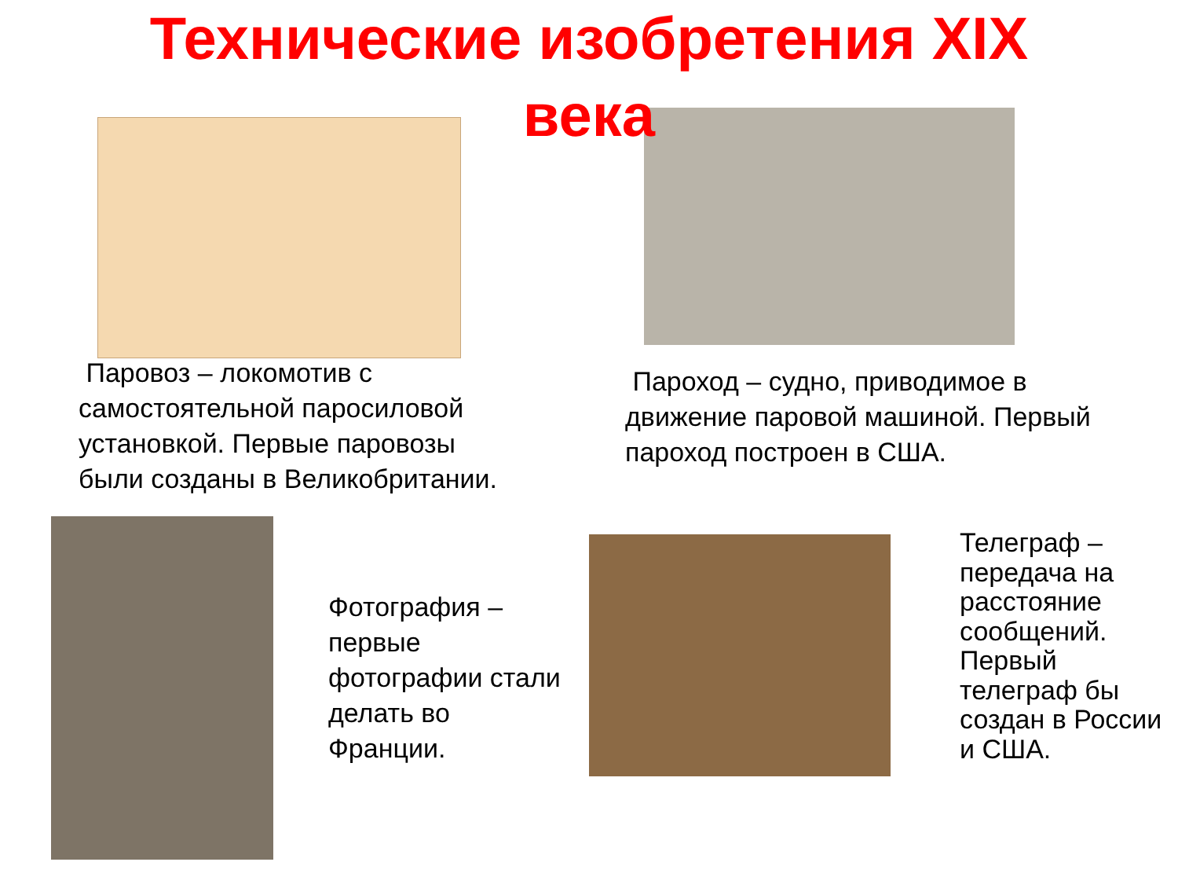Технические изобретения XIX века
Паровоз – локомотив с самостоятельной паросиловой установкой. Первые паровозы были созданы в Великобритании.
Пароход – судно, приводимое в движение паровой машиной. Первый пароход построен в США.
Фотография – первые фотографии стали делать во Франции.
Телеграф – передача на расстояние сообщений. Первый телеграф бы создан в России и США.